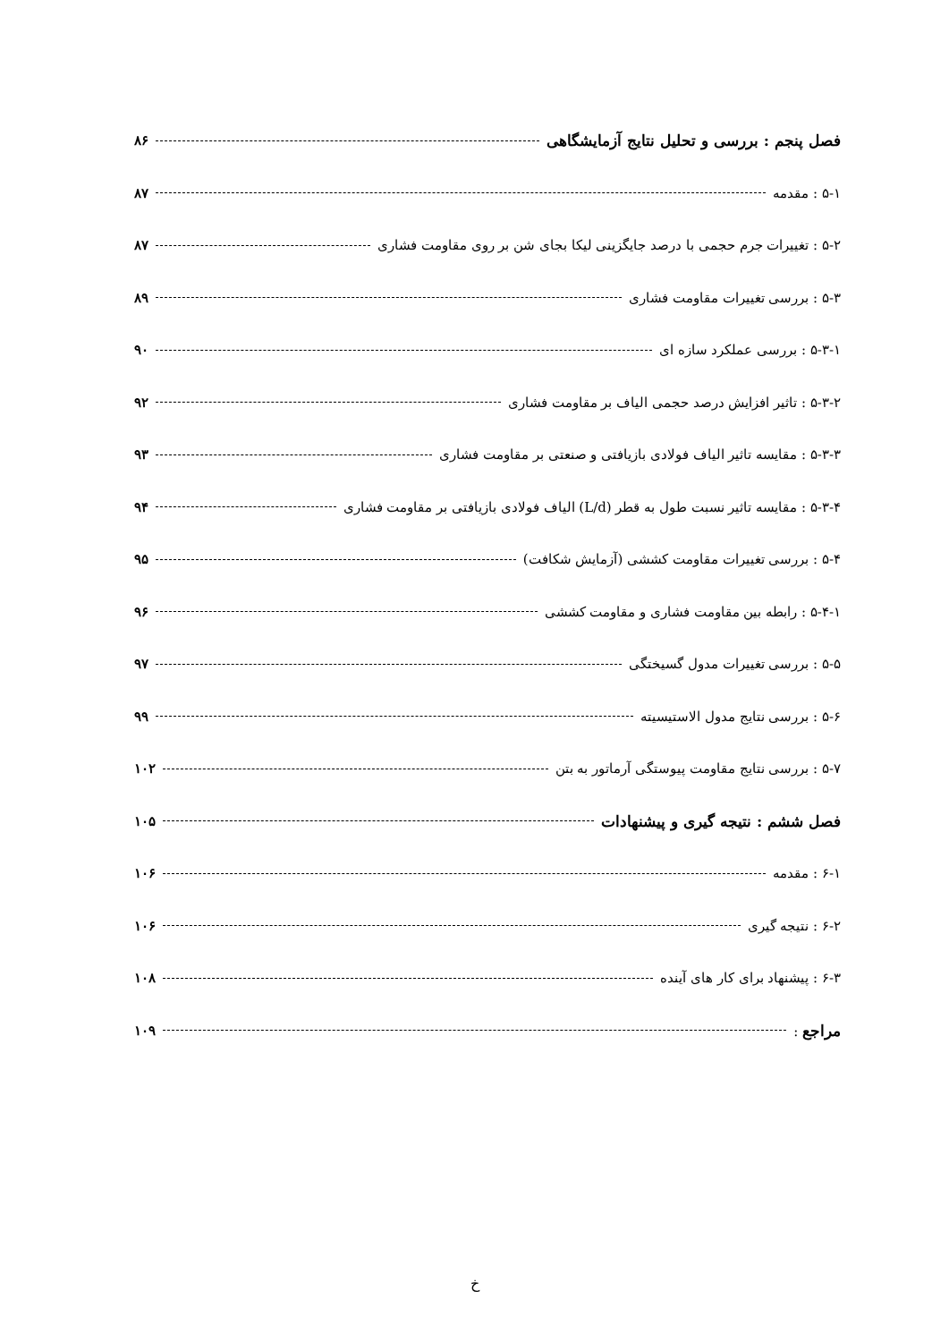فصل پنجم : بررسی و تحلیل نتایج آزمایشگاهی ۸۶
۵-۱ : مقدمه ۸۷
۵-۲ : تغییرات جرم حجمی با درصد جایگزینی لیکا بجای شن بر روی مقاومت فشاری ۸۷
۵-۳ : بررسی تغییرات مقاومت فشاری ۸۹
۵-۳-۱ : بررسی عملکرد سازه ای ۹۰
۵-۳-۲ : تاثیر افزایش درصد حجمی الیاف بر مقاومت فشاری ۹۲
۵-۳-۳ : مقایسه تاثیر الیاف فولادی بازیافتی و صنعتی بر مقاومت فشاری ۹۳
۵-۳-۴ : مقایسه تاثیر نسبت طول به قطر (L/d) الیاف فولادی بازیافتی بر مقاومت فشاری ۹۴
۵-۴ : بررسی تغییرات مقاومت کششی (آزمایش شکافت) ۹۵
۵-۴-۱ : رابطه بین مقاومت فشاری و مقاومت کششی ۹۶
۵-۵ : بررسی تغییرات مدول گسیختگی ۹۷
۵-۶ : بررسی نتایج مدول الاستیسیته ۹۹
۵-۷ : بررسی نتایج مقاومت پیوستگی آرماتور به بتن ۱۰۲
فصل ششم : نتیجه گیری و پیشنهادات ۱۰۵
۶-۱ : مقدمه ۱۰۶
۶-۲ : نتیجه گیری ۱۰۶
۶-۳ : پیشنهاد برای کار های آینده ۱۰۸
مراجع : ۱۰۹
خ